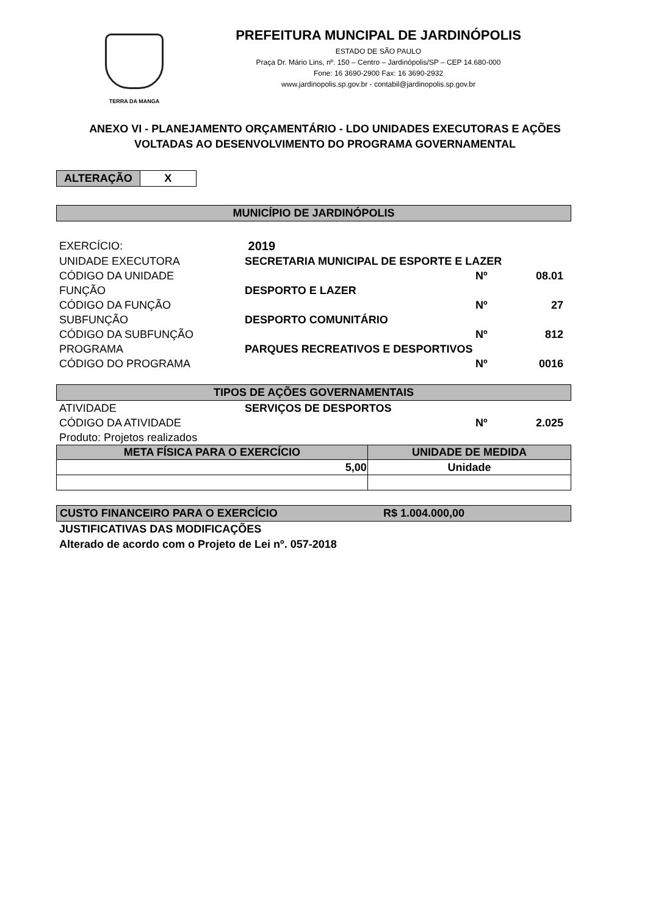TERRA DA MANGA
PREFEITURA MUNCIPAL DE JARDINÓPOLIS
ESTADO DE SÃO PAULO
Praça Dr. Mário Lins, nº. 150 – Centro – Jardinópolis/SP – CEP 14.680-000
Fone: 16 3690-2900 Fax: 16 3690-2932
www.jardinopolis.sp.gov.br - contabil@jardinopolis.sp.gov.br
ANEXO VI - PLANEJAMENTO ORÇAMENTÁRIO - LDO UNIDADES EXECUTORAS E AÇÕES VOLTADAS AO DESENVOLVIMENTO DO PROGRAMA GOVERNAMENTAL
ALTERAÇÃO X
MUNICÍPIO DE JARDINÓPOLIS
| EXERCÍCIO: | 2019 | | |
| UNIDADE EXECUTORA | SECRETARIA MUNICIPAL DE ESPORTE E LAZER | | |
| CÓDIGO DA UNIDADE | | Nº | 08.01 |
| FUNÇÃO | DESPORTO E LAZER | | |
| CÓDIGO DA FUNÇÃO | | Nº | 27 |
| SUBFUNÇÃO | DESPORTO COMUNITÁRIO | | |
| CÓDIGO DA SUBFUNÇÃO | | Nº | 812 |
| PROGRAMA | PARQUES RECREATIVOS E DESPORTIVOS | | |
| CÓDIGO DO PROGRAMA | | Nº | 0016 |
TIPOS DE AÇÕES GOVERNAMENTAIS
| ATIVIDADE | SERVIÇOS DE DESPORTOS | | |
| CÓDIGO DA ATIVIDADE | | Nº | 2.025 |
| Produto: Projetos realizados | | | |
| META FÍSICA PARA O EXERCÍCIO | UNIDADE DE MEDIDA |
| --- | --- |
| 5,00 | Unidade |
CUSTO FINANCEIRO PARA O EXERCÍCIO R$ 1.004.000,00
JUSTIFICATIVAS DAS MODIFICAÇÕES
Alterado de acordo com o Projeto de Lei nº. 057-2018